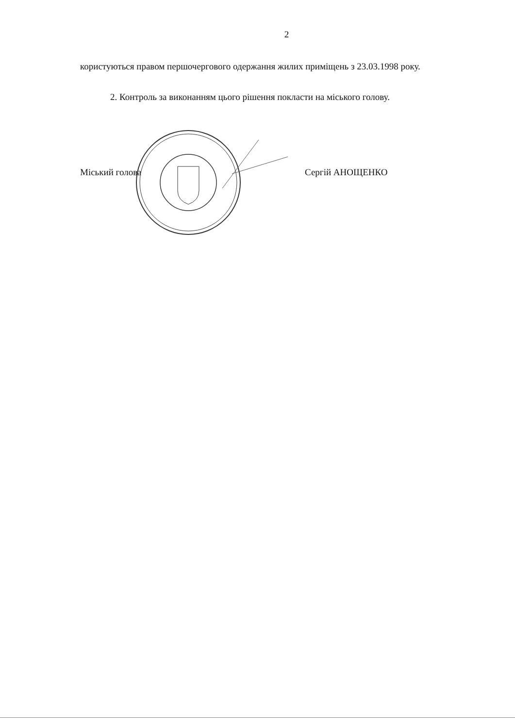2
користуються правом першочергового одержання жилих приміщень з 23.03.1998 року.
2. Контроль за виконанням цього рішення покласти на міського голову.
Міський голова Сергій АНОЩЕНКО